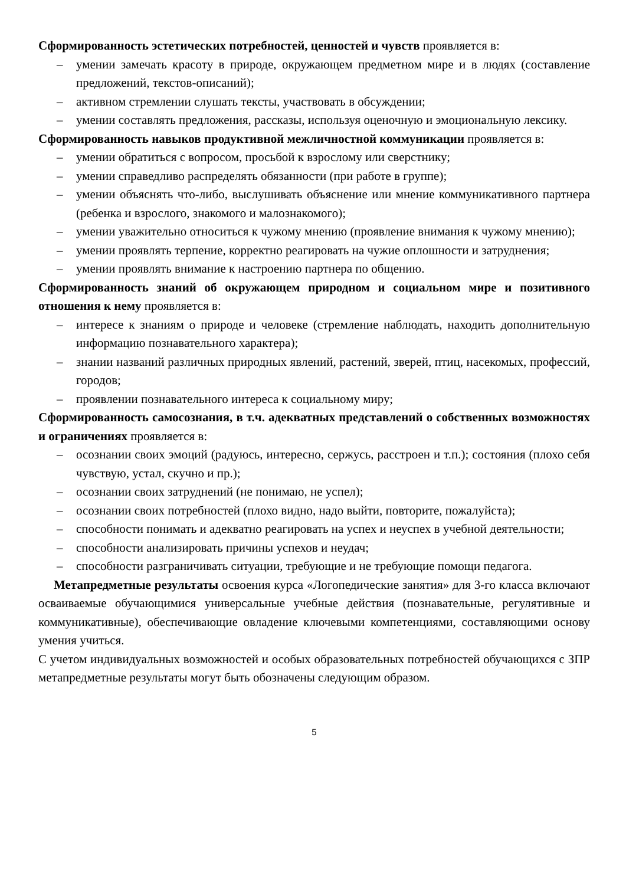Сформированность эстетических потребностей, ценностей и чувств проявляется в:
– умении замечать красоту в природе, окружающем предметном мире и в людях (составление предложений, текстов-описаний);
– активном стремлении слушать тексты, участвовать в обсуждении;
– умении составлять предложения, рассказы, используя оценочную и эмоциональную лексику.
Сформированность навыков продуктивной межличностной коммуникации проявляется в:
– умении обратиться с вопросом, просьбой к взрослому или сверстнику;
– умении справедливо распределять обязанности (при работе в группе);
– умении объяснять что-либо, выслушивать объяснение или мнение коммуникативного партнера (ребенка и взрослого, знакомого и малознакомого);
– умении уважительно относиться к чужому мнению (проявление внимания к чужому мнению);
– умении проявлять терпение, корректно реагировать на чужие оплошности и затруднения;
– умении проявлять внимание к настроению партнера по общению.
Сформированность знаний об окружающем природном и социальном мире и позитивного отношения к нему проявляется в:
– интересе к знаниям о природе и человеке (стремление наблюдать, находить дополнительную информацию познавательного характера);
– знании названий различных природных явлений, растений, зверей, птиц, насекомых, профессий, городов;
– проявлении познавательного интереса к социальному миру;
Сформированность самосознания, в т.ч. адекватных представлений о собственных возможностях и ограничениях проявляется в:
– осознании своих эмоций (радуюсь, интересно, сержусь, расстроен и т.п.); состояния (плохо себя чувствую, устал, скучно и пр.);
– осознании своих затруднений (не понимаю, не успел);
– осознании своих потребностей (плохо видно, надо выйти, повторите, пожалуйста);
– способности понимать и адекватно реагировать на успех и неуспех в учебной деятельности;
– способности анализировать причины успехов и неудач;
– способности разграничивать ситуации, требующие и не требующие помощи педагога.
Метапредметные результаты освоения курса «Логопедические занятия» для 3-го класса включают осваиваемые обучающимися универсальные учебные действия (познавательные, регулятивные и коммуникативные), обеспечивающие овладение ключевыми компетенциями, составляющими основу умения учиться.
С учетом индивидуальных возможностей и особых образовательных потребностей обучающихся с ЗПР метапредметные результаты могут быть обозначены следующим образом.
5